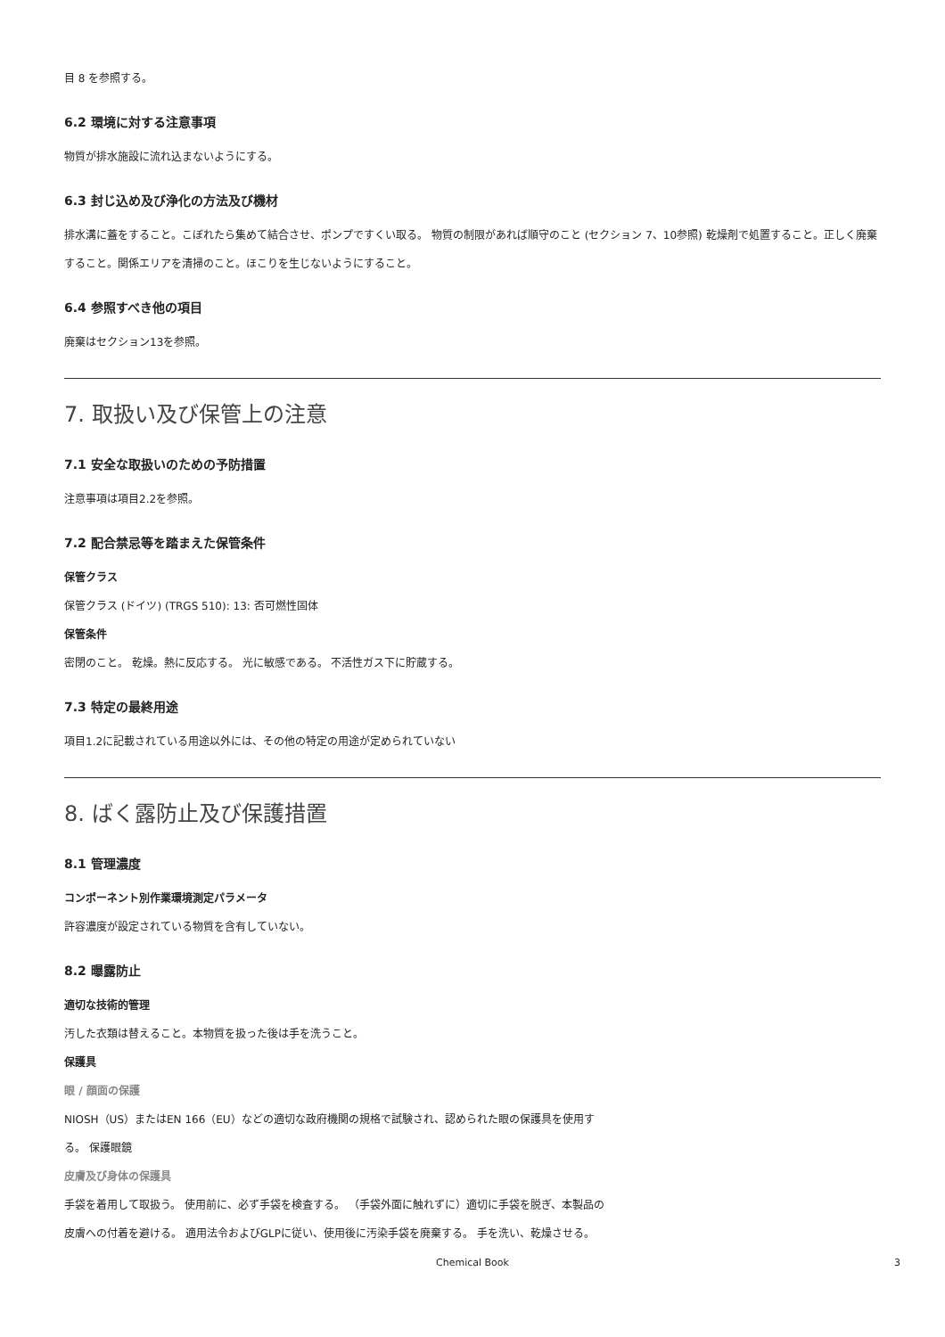目 8 を参照する。
6.2 環境に対する注意事項
物質が排水施設に流れ込まないようにする。
6.3 封じ込め及び浄化の方法及び機材
排水溝に蓋をすること。こぼれたら集めて結合させ、ポンプですくい取る。 物質の制限があれば順守のこと (セクション 7、10参照) 乾燥剤で処置すること。正しく廃棄すること。関係エリアを清掃のこと。ほこりを生じないようにすること。
6.4 参照すべき他の項目
廃棄はセクション13を参照。
7. 取扱い及び保管上の注意
7.1 安全な取扱いのための予防措置
注意事項は項目2.2を参照。
7.2 配合禁忌等を踏まえた保管条件
保管クラス
保管クラス (ドイツ) (TRGS 510): 13: 否可燃性固体
保管条件
密閉のこと。 乾燥。熱に反応する。 光に敏感である。 不活性ガス下に貯蔵する。
7.3 特定の最終用途
項目1.2に記載されている用途以外には、その他の特定の用途が定められていない
8. ばく露防止及び保護措置
8.1 管理濃度
コンポーネント別作業環境測定パラメータ
許容濃度が設定されている物質を含有していない。
8.2 曝露防止
適切な技術的管理
汚した衣類は替えること。本物質を扱った後は手を洗うこと。
保護具
眼 / 顔面の保護
NIOSH（US）またはEN 166（EU）などの適切な政府機関の規格で試験され、認められた眼の保護具を使用する。 保護眼鏡
皮膚及び身体の保護具
手袋を着用して取扱う。 使用前に、必ず手袋を検査する。 （手袋外面に触れずに）適切に手袋を脱ぎ、本製品の皮膚への付着を避ける。 適用法令およびGLPに従い、使用後に汚染手袋を廃棄する。 手を洗い、乾燥させる。
Chemical Book 3